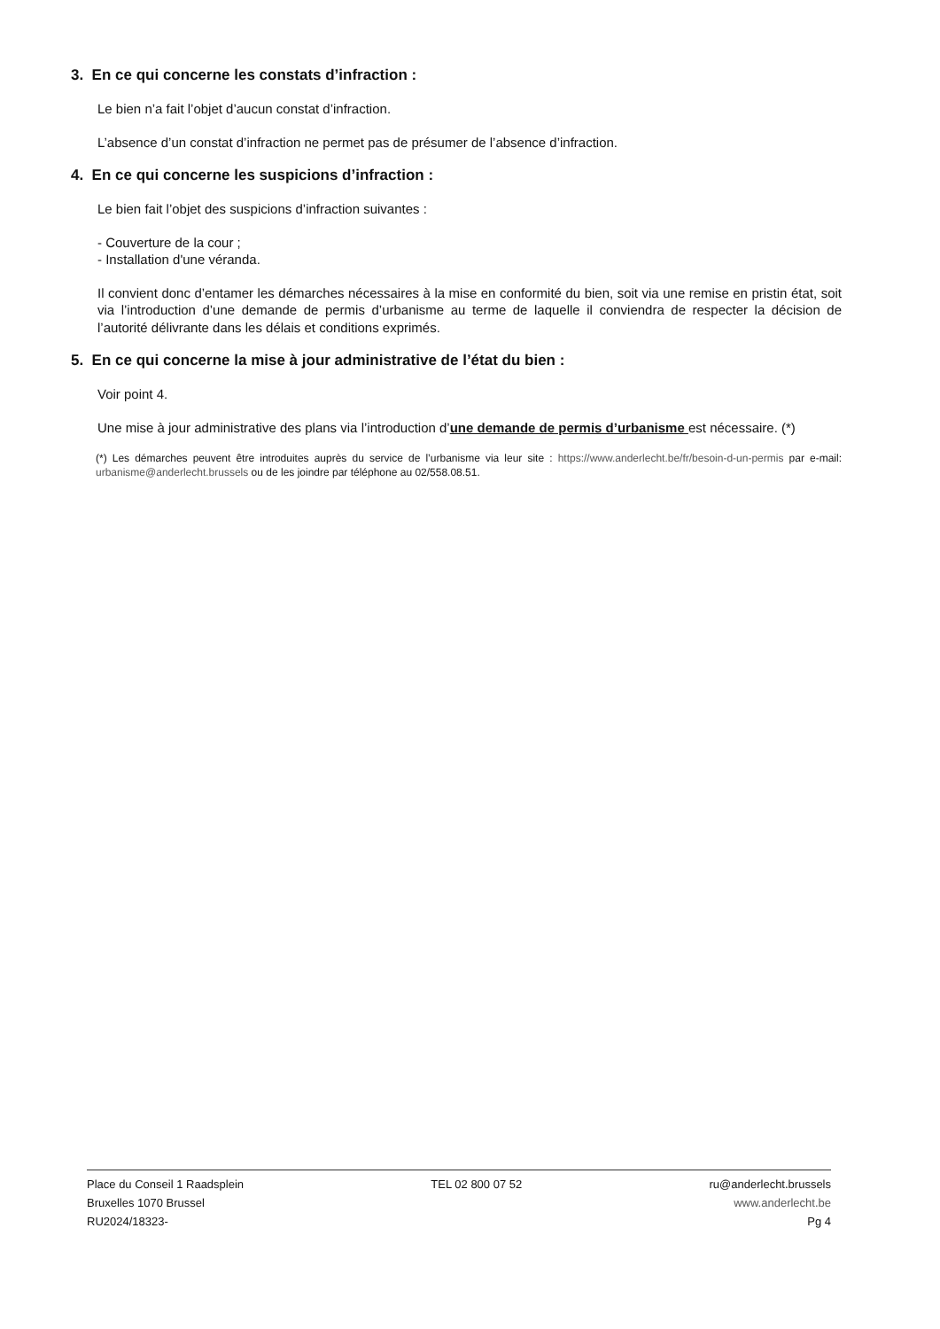3. En ce qui concerne les constats d’infraction :
Le bien n’a fait l’objet d’aucun constat d’infraction.
L’absence d’un constat d’infraction ne permet pas de présumer de l’absence d’infraction.
4. En ce qui concerne les suspicions d’infraction :
Le bien fait l’objet des suspicions d’infraction suivantes :
- Couverture de la cour ;
- Installation d'une véranda.
Il convient donc d’entamer les démarches nécessaires à la mise en conformité du bien, soit via une remise en pristin état, soit via l’introduction d’une demande de permis d’urbanisme au terme de laquelle il conviendra de respecter la décision de l’autorité délivrante dans les délais et conditions exprimés.
5. En ce qui concerne la mise à jour administrative de l’état du bien :
Voir point 4.
Une mise à jour administrative des plans via l’introduction d’une demande de permis d’urbanisme est nécessaire. (*)
(*) Les démarches peuvent être introduites auprès du service de l’urbanisme via leur site : https://www.anderlecht.be/fr/besoin-d-un-permis par e-mail: urbanisme@anderlecht.brussels ou de les joindre par téléphone au 02/558.08.51.
Place du Conseil 1 Raadsplein
Bruxelles 1070 Brussel
RU2024/18323-
TEL 02 800 07 52 ru@anderlecht.brussels
www.anderlecht.be
Pg 4